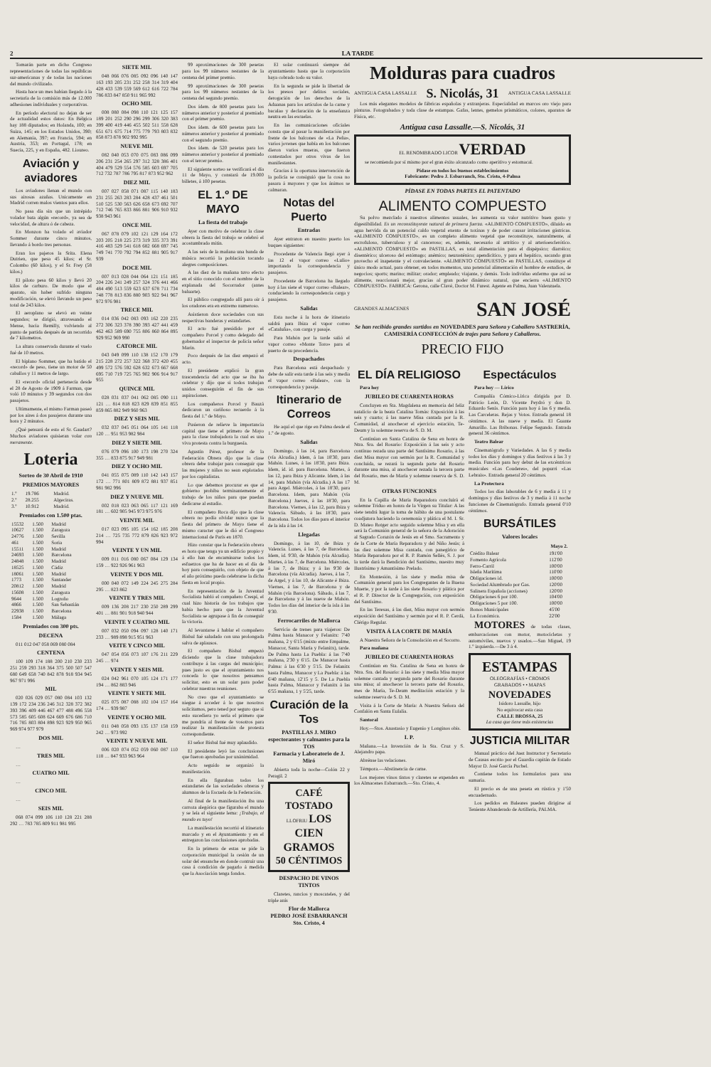2 LA TARDE
Tomarán parte en dicho Congreso representaciones de todas las repúblicas sur-americanas y de todas las naciones del mundo civilizado.
Hasta hace un mes habían llegado á la secretaría de la comisión más de 12.000 adhesiones individuales y corporativas.
En período electoral no dejan de ser de actualidad estos datos: En Bélgica hay 188 diputados; en Holanda, 100; en Suiza, 145; en los Estados Unidos, 390; en Alemania, 397; en Francia, 594; en Austria, 353; en Portugal, 178; en Suecia, 225, y en España, 482. Lioureo.
Aviación y aviadores
Los aviadores llenan el mundo con sus airosas azañas. Unicamente en Madrid corren malos vientos para ellos.
No pasa día sin que un intrépido volador bata algún «record», ya sea de velocidad, de altura ó de cabeza.
En Monzon ha volado el aviador Sommer durante cinco minutos, llevando á bordo tres personas.
Eran los pajeros la Srita. Elena Dutrien, que pesa 45 kilos; el Sr. Colombo (60 kilos), y el Sr. Frey (58 kilos.)
El piloto pesa 60 kilos y llevó 20 kilos de carburo. De modo que el aparato, sin haber sufrido ninguna modificación, se elevó llevando un peso total de 243 kilos.
El aeroplano se elevó en veinte segundos; se dirigió, atravesando el Mense, hacia Remilly, volviendo al punto de partida después de un recorrido de 7 kilometros.
La altura conservada durante el vuelo fué de 10 metros.
El biplano Sommer, que ha batido el «record» de peso, tiene un motor de 50 caballos y 11 metros de largo.
El «record» oficial pertenecía desde el 28 de Agosto de 1909 á Farman, que voló 10 minutos y 39 segundos con dos pasajeros.
Ultimamente, el mismo Farman paseó por los aires á dos pasajeros durante una hora y 2 minutos.
¿Qué pensará de esto el Sr. Gaudart? Muchos aviadores quisieran volar con meramente.
Loteria
Sorteo de 30 Abril de 1910
PREMIOS MAYORES
| 1.º | 19.786 | Madrid. |
| 2.º | 28.255 | Algeciras. |
| 3.º | 10.912 | Madrid. |
Premiados con 1.500 ptas.
| 15532 | 1.500 | Madrid |
| 10627 | 1.500 | Zaragoza |
| 24776 | 1.500 | Sevilla |
| 461 | 1.500 | Soria |
| 15511 | 1.500 | Madrid |
| 24693 | 1.500 | Barcelona |
| 24848 | 1.500 | Madrid |
| 18525 | 1.500 | Cádiz |
| 18061 | 1.500 | Madrid |
| 1773 | 1.500 | Santander |
| 20812 | 1.500 | Madrid |
| 15608 | 1.500 | Zaragoza |
| 9644 | 1.500 | Logroño |
| 4866 | 1.500 | San Sebastián |
| 22938 | 1.500 | Barcelona |
| 1584 | 1.500 | Málaga |
Premiados con 300 pts.
DECENA
011 012 047 058 069 080 084
CENTENA
100 109 174 188 200 210 230 233 251 259 293 318 364 375 500 507 547 680 649 658 740 842 878 918 934 945 967 971 996
MIL
020 026 029 057 080 084 103 132 139 172 234 236 246 312 328 372 382 393 396 409 446 467 477 488 496 558 573 585 605 608 624 669 676 686 710 716 785 803 804 898 923 929 950 965 969 974 977 979
DOS MIL
…
TRES MIL
…
CUATRO MIL
…
CINCO MIL
…
SEIS MIL
068 074 099 106 110 128 221 288 292 … 783 785 809 911 981 995
SIETE MIL
048 066 076 085 092 096 140 147 163 193 205 231 252 258 314 319 404 428 433 539 559 569 612 616 722 784 786 833 847 850 911 965 992
OCHO MIL
008 080 084 098 110 121 125 157 189 201 252 290 296 299 306 320 383 399 400 419 446 455 502 511 558 628 651 671 675 714 775 779 793 803 832 858 873 878 902 992 995
NUEVE MIL
082 040 053 070 075 083 086 099 206 231 254 265 297 312 328 386 401 404 479 529 554 576 585 603 697 705 712 732 787 786 795 817 873 952 962
DIEZ MIL
007 027 058 071 087 115 140 183 231 255 263 283 284 428 437 461 501 510 525 530 563 626 658 673 692 707 712 746 765 833 866 881 906 910 932 938 943 961
ONCE MIL
067 078 079 102 121 129 164 172 203 205 218 225 273 319 335 373 391 416 483 529 541 618 682 668 697 745 749 741 770 792 794 852 881 905 917 939
DOCE MIL
007 013 028 044 064 121 151 185 204 226 241 249 257 324 376 441 466 484 490 513 559 623 637 678 711 734 748 778 813 836 880 903 922 941 967 972 976 981
TRECE MIL
014 036 042 083 093 162 220 235 272 306 323 378 390 393 427 441 459 462 463 589 690 755 806 860 864 895 929 952 969 990
CATORCE MIL
043 049 099 110 138 152 170 179 215 228 272 257 322 368 372 420 455 499 572 576 592 628 632 673 667 668 695 710 719 725 765 902 906 914 917 955
QUINCE MIL
028 031 037 041 062 085 090 111 121 … 814 818 823 829 839 851 855 859 865 882 949 960 963
DIEZ Y SEIS MIL
032 037 045 051 064 105 141 118 120 … 951 953 982 984
DIEZ Y SIETE MIL
076 079 096 100 173 198 270 324 355 … 833 875 917 949 981
DIEZ Y OCHO MIL
041 055 075 089 110 142 143 157 172 … 771 801 809 872 881 937 851 981 982 996
DIEZ Y NUEVE MIL
002 018 023 063 065 117 121 169 181 … 602 905 945 973 975 976
VEINTE MIL
017 023 095 105 154 162 185 208 214 … 725 735 772 879 826 923 972 994
VEINTE Y UN MIL
009 011 016 080 067 084 129 134 159 … 922 926 961 963
VEINTE Y DOS MIL
000 040 072 149 224 245 275 284 295 … 823 862
VEINTE Y TRES MIL
009 136 208 217 230 250 289 299 401 … 881 901 918 940 944
VEINTE Y CUATRO MIL
007 032 050 094 097 128 140 171 233 … 989 898 915 951 963
VEITE Y CINCO MIL
047 054 056 073 107 176 211 229 245 … 974
VEINTE Y SEIS MIL
024 042 961 070 105 124 171 177 194 … 862 883 946
VEINTE Y SIETE MIL
025 075 087 088 102 104 157 164 174 … 939 987
VEINTE Y OCHO MIL
011 048 058 093 135 137 158 159 242 … 973 992
VEINTE Y NUEVE MIL
006 020 074 052 059 060 087 110 118 … 847 933 963 964
99 aproximaciones de 300 pesetas para los 99 números restantes de la centena del primer premio.
99 aproximaciones de 300 pesetas para los 99 números restantes de la centena del segundo premio.
Dos ídem. de 800 pesetas para los números anterior y posterior al premiado con el primer premio.
Dos ídem. de 600 pesetas para los números anterior y posterior al premiado con el segundo premio.
Dos ídem. de 520 pesetas para los números anterior y posterior al premiado con el tercer premio.
El siguiente sorteo se verificará el día 11 de Mayo, y constará de 19.000 billetes, á 100 pesetas.
EL 1.º DE MAYO
La fiesta del trabajo
Ayer con motivo de celebrar la clase obrera la fiesta del trabajo se celebró el acostumbrado mitin.
A las seis de la mañana una banda de música recorrió la población tocando alegres composiciones.
A las diez de la mañana tuvo efecto en el sitio conocido con el nombre de la explanada del Socorrador (antes baluarte).
El público congregado allí para oir á los oradores era en extremo numeroso.
Asistieron doce sociedades con sus respectivas banderas y estandartes.
El acto fué presidido por el compañero Porcel y como delegado del gobernador el inspector de policía señor Marin.
Poco después de las diez empezó el acto.
El presidente explicó la gran trascendencia del acto que se iba ha celebrar y dijo que si todos trabajan unidos conseguirán el fin de sus aspiraciones.
Los compañeros Porcel y Bauzá dedicaron un cariñoso recuerdo á la fiesta del 1.º de Mayo.
Pusieron de relieve la importancia capital que tiene el primero de Mayo para la clase trabajadora la cual es una viva protesta contra la burguesía.
Agustín Pérez, profesor de la Federación Obrera dijo que la clase obrera debe trabajar para conseguir que las mujeres y niños no sean explotados por los capitalistas.
Lo que debemos procurar es que el gobierno prohiba terminantemente el trabajo de los niños para que puedan dedicarse al estudio.
El compañero Roca dijo que la clase obrera no podía olvidar nunca que la fiesta del primero de Mayo tiene el mismo caracter que le dió el Congreso internacional de París en 1870.
Hizo constar que la Federación obrera es hora que tenga ya un edificio propio y á ello han de encaminarse todos los esfuerzos que ha de hacer en el día de hoy para conseguirlo, con objeto de que el año próximo pueda celebrarse la dicha fiesta en local propio.
En representación de la Juventud Socialista habló el compañero Crespí, el cual hizo historia de los trabajos que había hecho para que la Juventud Socialista se agrupase á fin de conseguir la victoria.
Al levantarse á hablar el compañero Bisbal fué saludado con una prolongada salva de aplausos.
El compañero Bisbal empezó diciendo que la clase trabajadora contribuye á las cargas del municipio; pues justo es que el ayuntamiento nos conceda lo que nosotros pensamos solicitar, esto es un solar para poder celebrar nuestras reuniones.
No creo que el ayuntamiento se niegue á acceder á lo que nosotros solicitamos, pero tened por seguro que si esto sucediera yo sería el primero que me pondría al frente de vosotros para realizar la manifestación de protesta correspondiente.
El señor Bisbal fué muy aplaudido.
El presidente leyó las conclusiones que fueron aprobadas por unánimidad.
Acto seguido se organizó la manifestación.
En ella figuraban todos los estandartes de las sociedades obreras y alumnos de la Escuela de la Federación.
Al final de la manifestación iba una carroza alegórica que figuraba el mundo y se leía el siguiente lema: ¡Trabajo, el mundo es tuyo!
La manifestación recorrió el itinerario marcado y en el Ayuntamiento y en el entregaron las conclusiones aprobadas.
En la primera de estas se pide la corporación municipal la cesión de un solar del ensanche en donde contruir una casa á condición de pagarlo á medida que la Asociación tenga fondos.
El solar continuará siempre del ayuntamiento hasta que la corporación haya cobrado todo su valor.
En la segunda se pide la libertad de los presos por delitos sociales, derogación de los derechos de la Aduanas para los artículos de la carne y bacalao y declaración de la enseñanza neutra en las escuelas.
En las comunicaciones oficiales consta que al pasar la manifestación por frente de los balcones de «La Peña», varios jovenes que había en los balcones dieron varios mueras, que fueron contestados por otros vivas de los manifestantes.
Gracias á la oportuna intervención de la policía se consiguió que la cosa no pasara á mayores y que los ánimos se calmaran.
Notas del Puerto
Entradas
Ayer entraron en nuestro puerto los buques siguientes:
Procedente de Valencia llegó ayer á las 12 el vapor correo «Lulio» importando la correspondencia y pasajeros.
Procedente de Barcelona ha llegado hoy á las siete el vapor correo «Balear», conduciendo la correspondencia carga y pasajeros.
Salidas
Esta noche á la hora de itinerario saldrá para Ibiza el vapor correo «Cataluña», con carga y pasaje.
Para Mahón por la tarde salió el vapor correo «Monte Toro» para el puerto de su procedencia.
Despachados
Para Barcelona está despachado y debe de salir esta tarde á las seis y media el vapor correo «Balear», con la correspondencia y pasaje.
Itinerario de Correos
He aquí el que rige en Palma desde el 1.º de agosto.
Salidas
Domingo, á las 14, para Barcelona (vía Alcudia.) Idem, á las 18'30, para Mahón. Lunes, á las 18'30, para Ibiza. Idem, id. id. para Barcelona. Martes, á las 12, para Ibiza y Alicante. Idem, á las 14, para Mahón (vía Alcudia.) A las 17 para Argel. Miércoles, á las 18'30, para Barcelona. Idem, para Mahón (vía Barcelona.) Jueves, á las 18'30, para Barcelona. Viernes, á las 12, para Ibiza y Valencia. Sábado, á las 18'30, para Barcelona. Todos los días para el interior de la isla á las 14.
Llegadas
Domingo, á las 10, de Ibiza y Valencia. Lunes, á las 7, de Barcelona. Idem, id. 9'30, de Mahón (vía Alcudia). Martes, á las 7, de Barcelona. Miércoles, á las 7, de Ibiza; y á las 9'30 de Barcelona (vía Alcudia). Jueves, á las 7, de Argel, y á las 10, de Alicante é Ibiza. Viernes, á las 7, de Barcelona y de Mahón (vía Barcelona). Sábado, á las 7, de Barcelona y á las nueve de Mahón. Todos los días del interior de la isla á las 9'30.
Ferrocarriles de Mallorca
Servicio de trenes para viajeros: De Palma hasta Manacor y Felanitx: 7'40 mañana, 2 y 6'15 (mixto entre Empalme, Manacor, Santa María y Felanitx), tarde. De Palma hasta La Puebla: á las 7'40 mañana, 2'30 y 6'15. De Manacor hasta Palma: á las 6'30 y 5'15. De Felanitx hasta Palma, Manacor y La Puebla: á las 6'40 mañana, 12'15 y 5. De La Puebla hasta Palma, Manacor y Felanitx á las 6'55 mañana, 1 y 5'25, tarde.
Curación de la Tos
PASTILLAS J. MIRO
espectorantes y calmantes para la TOS
Farmacia y Laboratorio de J. Miró
Abierta toda la noche—Colón 22 y Peragil. 2
CAFÉ TOSTADO
LLOFRIU LOS CIEN GRAMOS
50 CÉNTIMOS
DESPACHO DE VINOS TINTOS
Claretes, rancios y moscateles, y del triple anís
Flor de Mallorca
PEDRO JOSÉ ESBARRANCH
Sto. Cristo, 4
Molduras para cuadros
ANTIGUA CASA LASSALLE S. Nicolás, 31 ANTIGUA CASA LASSALLE
Los más elegantes modelos de fábricas españolas y extranjeras. Especialidad en marcos oro viejo para pinturas. Fotograbados y toda clase de estampas. Gafas, lentes, gemelos prismáticos, colores, aparatos de Física, etc.
Antigua casa Lassalle.—S. Nicolás, 31
EL RENOMBRADO LICOR VERDAD
se recomienda por sí mismo por el gran éxito alcanzado como aperitivo y estomacal.
Pídase en todos los buenos establecimientos
Fabricante: Pedro J. Esbarranch, Sto. Cristo, 4-Palma
PÍDASE EN TODAS PARTES EL PATENTADO
ALIMENTO COMPUESTO
Su polvo mezclado á nuestros alimentos usuales, les aumenta su valor nutritivo buen gusto y digestibilidad. Es un reconstituyente natural de primera fuerza. «ALIMENTO COMPUESTO», diluído en agua hervida da un potencial caldo vegetal exento de toxinas y de poder causar irritaciones gástricas. «ALIMENTO COMPUESTO», es un completo alimento vegetal que reconstituye, naturalmente, al escrofuloso, tuberculoso y al canceroso; es, además, necesario al artrítico y al arterioesclerótico. «ALIMENTO COMPUESTO» en PASTILLAS, es total alimentación para el dispépsico; diarréico; disentérico; ulceroso del estómago; anémico; neurasténico; apendicítico, y para el hepático, sacando gran provecho el inapetente y el convaleciente. «ALIMENTO COMPUESTO» en PASTILLAS, constituye el único modo actual, para obtener, en todos momentos, una potencial alimentación el hombre de estudios, de negocios; sports; marino; militar; orador; empleado; viajante, y demás. Todo individuo enfermo que así se alimente, reaccionará mejor, gracias al gran poder dinámico natural, que encierra «ALIMENTO COMPUESTO». FABRICA: Gerona, calle Clavé, Doctor M. Furest. Agente en Palma, Juan Valenzuela.
GRANDES ALMACENES SAN JOSÉ
Se han recibido grandes surtidos en NOVEDADES para Señora y Caballero SASTRERÍA, CAMISERÍA CONFECCIÓN de trajes para Señora y Caballeros.
PRECIO FIJO
EL DÍA RELIGIOSO
Para hoy
JUBILEO DE CUARENTA HORAS
Concluyen en Sta. Magdalena en memoria del feliz natalicio de la beata Catalina Tomás: Exposición á las seis y cuarto; á las nueve Misa cantada por la R. Comunidad, al anochecer el ejercicio estación, Te-Deum y la solemne reserva de S. D. M.
Continúan en Santa Catalina de Sena en honra de Ntra. Sra. del Rosario: Exposición á las seis y acto contínuo rezada una parte del Santísimo Rosario, á las diez Misa mayor con sermón por la R. Comunidad y concluida, se rezará la segunda parte del Rosario durante una misa, al anochecer rezada la tercera parte del Rosario, mes de María y solemne reserva de S. D. M.
OTRAS FUNCIONES
En la Capilla de María Reparadora concluirá el solemne Triduo en honra de la Virgen su Titular: A las siete tendrá lugar la toma de hábito de una postulante coadjutora haciendo la ceremonia y plática el M. I. Sr. D. Mateo Rotger acto seguido solemne Misa y en ella será la Comunión general de la señora de la Adoración al Sagrado Corazón de Jesús en el Smo. Sacramento y de la Corte de María Reparadora y del Niño Jesús; á las diez solemne Misa cantada, con panegírico de María Reparadora por el R. P. Ramón Sellés, S. J. por la tarde dará la Bendición del Santísimo, nuestro muy Ilustrísimo y Amantísimo Prelado.
En Montesión, á las siete y media misa de Comunión general para los Congregantes de la Buena Muerte, y por la tarde á las siete Rosario y plática por el R. P. Director de la Congregación, con exposición del Santísimo.
En las Teresas, á las diez, Misa mayor con sermón exposición del Santísimo y sermón por el R. P. Cerdá, Clérigo Regular.
VISITA Á LA CORTE DE MARÍA
A Nuestra Señora de la Consolación en el Socorro.
Para mañana
JUBILEO DE CUARENTA HORAS
Continúan en Sta. Catalina de Sena en honra de Ntra. Sra. del Rosario: á las siete y media Misa mayor solemne cantada y segunda parte del Rosario durante una misa; al anochecer la tercera parte del Rosario, mes de María, Te-Deum meditación estación y la solemne reserva de S. D. M.
Visita á la Corte de María: A Nuestra Señora del Confalón en Santa Eulalia.
Santoral
Hoy.—Stos. Anastasio y Eugenio y Longinos obis.
I. P.
Mañana.—La Invención de la Sta. Cruz y S. Alejandro papa.
Abrénse las velaciones.
Témpora.—Abstinencia de carne.
Los mejores vinos tintos y claretes se expenden en los Almacenes Esbarranch.—Sto. Cristo, 4.
Espectáculos
Para hoy — Lírico
Compañía Cómico-Lírica dirigida por D. Patricio León, D. Vicente Peydró y don D. Eduardo Senís. Función para hoy á las 6 y media. Las Carceleras. Rejas y Votos. Entrada general 18 céntimos. A las nueve y media. El Guante Amarillo. Las Bribonas. Felipe Segundo. Entrada general 36 céntimos.
Teatro Balear
Cinematógrafo y Variedades. A las 6 y media todos los días y domingos y días festivos á las 3 y media. Función para hoy debut de las excéntricos musicales «Las Couderes», del popurri «Las Lebrais». Entrada general 20 céntimos.
La Protectora
Todos los días laborables de 6 y media á 11 y domingos y días festivos de 3 y media á 11 noche funciones de Cinematógrafo. Entrada general 0'10 céntimos.
BURSÁTILES
Valores locales
| | Mayo 2. |
| --- | --- |
| Crédito Balear | 191'00 |
| Fomento Agrícola | 112'00 |
| Ferro-Carril | 100'00 |
| Isleña Marítima | 110'00 |
| Obligaciones id. | 100'00 |
| Sociedad Alumbrado por Gas. | 120'00 |
| Salinera Española (acciones) | 120'00 |
| Obligaciones 6 por 100. | 104'00 |
| Obligaciones 5 por 100. | 100'00 |
| Bonos Municipales | 45'00 |
| La Económica. | 22'00 |
MOTORES de todas clases, embarcaciones con motor, motocicletas y automóviles, nuevos y usados.—San Miguel, 19 1.º izquierda.—De 3 á 4.
ESTAMPAS
OLEOGRAFÍAS • CROMOS
GRABADOS • • MAPAS
NOVEDADES
Isidoro Lassalle, hijo
No equivocar esta casa
CALLE BROSSA, 25
La casa que tiene más existencias
JUSTICIA MILITAR
Manual práctico del Juez Instructor y Secretario de Causas escrito por el Guardia capitán de Estado Mayor D. José García Pucbel.
Contiene todos los formularios para una sumaria.
El precio es de una peseta en rústica y 1'50 encuadernado.
Los pedidos en Baleares pueden dirigirse al Teniente Abanderado de Artillería, PALMA.